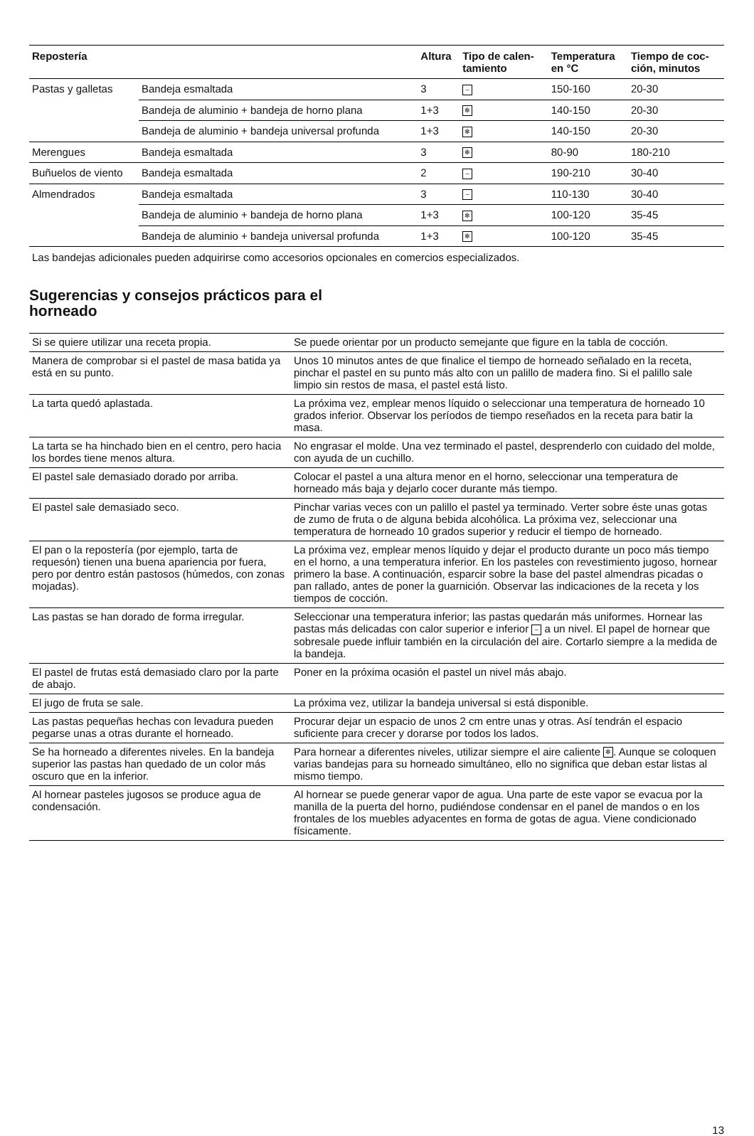| Repostería | | Altura | Tipo de calen- tamiento | Temperatura en °C | Tiempo de coc- ción, minutos |
| --- | --- | --- | --- | --- | --- |
| Pastas y galletas | Bandeja esmaltada | 3 | – | 150-160 | 20-30 |
| | Bandeja de aluminio + bandeja de horno plana | 1+3 | ✻ | 140-150 | 20-30 |
| | Bandeja de aluminio + bandeja universal profunda | 1+3 | ✻ | 140-150 | 20-30 |
| Merengues | Bandeja esmaltada | 3 | ✻ | 80-90 | 180-210 |
| Buñuelos de viento | Bandeja esmaltada | 2 | – | 190-210 | 30-40 |
| Almendrados | Bandeja esmaltada | 3 | – | 110-130 | 30-40 |
| | Bandeja de aluminio + bandeja de horno plana | 1+3 | ✻ | 100-120 | 35-45 |
| | Bandeja de aluminio + bandeja universal profunda | 1+3 | ✻ | 100-120 | 35-45 |
Las bandejas adicionales pueden adquirirse como accesorios opcionales en comercios especializados.
Sugerencias y consejos prácticos para el
horneado
| Si se quiere utilizar una receta propia. | Se puede orientar por un producto semejante que figure en la tabla de cocción. |
| Manera de comprobar si el pastel de masa batida ya está en su punto. | Unos 10 minutos antes de que finalice el tiempo de horneado señalado en la receta, pinchar el pastel en su punto más alto con un palillo de madera fino. Si el palillo sale limpio sin restos de masa, el pastel está listo. |
| La tarta quedó aplastada. | La próxima vez, emplear menos líquido o seleccionar una temperatura de horneado 10 grados inferior. Observar los períodos de tiempo reseñados en la receta para batir la masa. |
| La tarta se ha hinchado bien en el centro, pero hacia los bordes tiene menos altura. | No engrasar el molde. Una vez terminado el pastel, desprenderlo con cuidado del molde, con ayuda de un cuchillo. |
| El pastel sale demasiado dorado por arriba. | Colocar el pastel a una altura menor en el horno, seleccionar una temperatura de horneado más baja y dejarlo cocer durante más tiempo. |
| El pastel sale demasiado seco. | Pinchar varias veces con un palillo el pastel ya terminado. Verter sobre éste unas gotas de zumo de fruta o de alguna bebida alcohólica. La próxima vez, seleccionar una temperatura de horneado 10 grados superior y reducir el tiempo de horneado. |
| El pan o la repostería (por ejemplo, tarta de requesón) tienen una buena apariencia por fuera, pero por dentro están pastosos (húmedos, con zonas mojadas). | La próxima vez, emplear menos líquido y dejar el producto durante un poco más tiempo en el horno, a una temperatura inferior. En los pasteles con revestimiento jugoso, hornear primero la base. A continuación, esparcir sobre la base del pastel almendras picadas o pan rallado, antes de poner la guarnición. Observar las indicaciones de la receta y los tiempos de cocción. |
| Las pastas se han dorado de forma irregular. | Seleccionar una temperatura inferior; las pastas quedarán más uniformes. Hornear las pastas más delicadas con calor superior e inferior – a un nivel. El papel de hornear que sobresale puede influir también en la circulación del aire. Cortarlo siempre a la medida de la bandeja. |
| El pastel de frutas está demasiado claro por la parte de abajo. | Poner en la próxima ocasión el pastel un nivel más abajo. |
| El jugo de fruta se sale. | La próxima vez, utilizar la bandeja universal si está disponible. |
| Las pastas pequeñas hechas con levadura pueden pegarse unas a otras durante el horneado. | Procurar dejar un espacio de unos 2 cm entre unas y otras. Así tendrán el espacio suficiente para crecer y dorarse por todos los lados. |
| Se ha horneado a diferentes niveles. En la bandeja superior las pastas han quedado de un color más oscuro que en la inferior. | Para hornear a diferentes niveles, utilizar siempre el aire caliente ✻ . Aunque se coloquen varias bandejas para su horneado simultáneo, ello no significa que deban estar listas al mismo tiempo. |
| Al hornear pasteles jugosos se produce agua de condensación. | Al hornear se puede generar vapor de agua. Una parte de este vapor se evacua por la manilla de la puerta del horno, pudiéndose condensar en el panel de mandos o en los frontales de los muebles adyacentes en forma de gotas de agua. Viene condicionado físicamente. |
13